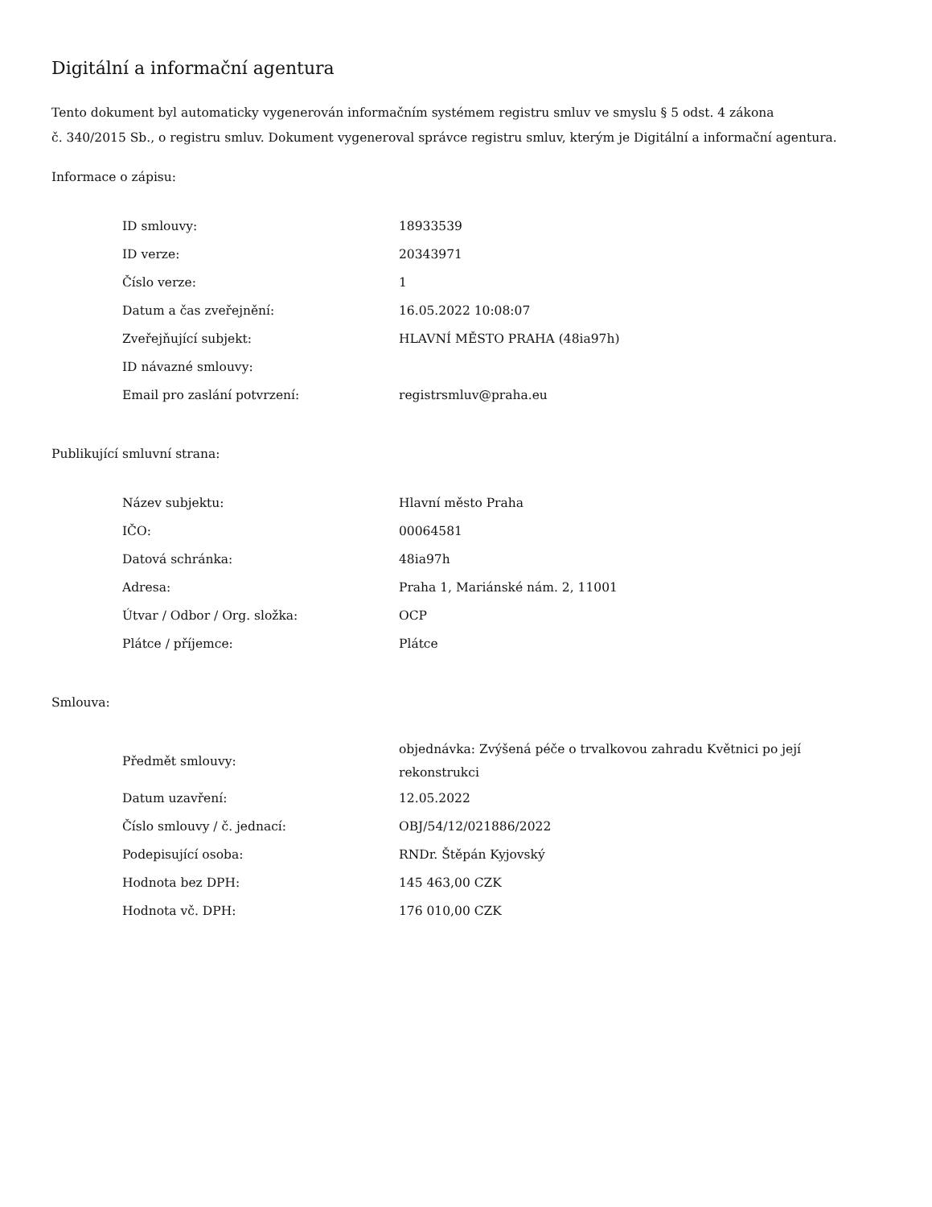Digitální a informační agentura
Tento dokument byl automaticky vygenerován informačním systémem registru smluv ve smyslu § 5 odst. 4 zákona
č. 340/2015 Sb., o registru smluv. Dokument vygeneroval správce registru smluv, kterým je Digitální a informační agentura.
Informace o zápisu:
| ID smlouvy: | 18933539 |
| ID verze: | 20343971 |
| Číslo verze: | 1 |
| Datum a čas zveřejnění: | 16.05.2022 10:08:07 |
| Zveřejňující subjekt: | HLAVNÍ MĚSTO PRAHA (48ia97h) |
| ID návazné smlouvy: | |
| Email pro zaslání potvrzení: | registrsmluv@praha.eu |
Publikující smluvní strana:
| Název subjektu: | Hlavní město Praha |
| IČO: | 00064581 |
| Datová schránka: | 48ia97h |
| Adresa: | Praha 1, Mariánské nám. 2, 11001 |
| Útvar / Odbor / Org. složka: | OCP |
| Plátce / příjemce: | Plátce |
Smlouva:
| Předmět smlouvy: | objednávka: Zvýšená péče o trvalkovou zahradu Květnici po její rekonstrukci |
| Datum uzavření: | 12.05.2022 |
| Číslo smlouvy / č. jednací: | OBJ/54/12/021886/2022 |
| Podepisující osoba: | RNDr. Štěpán Kyjovský |
| Hodnota bez DPH: | 145 463,00 CZK |
| Hodnota vč. DPH: | 176 010,00 CZK |